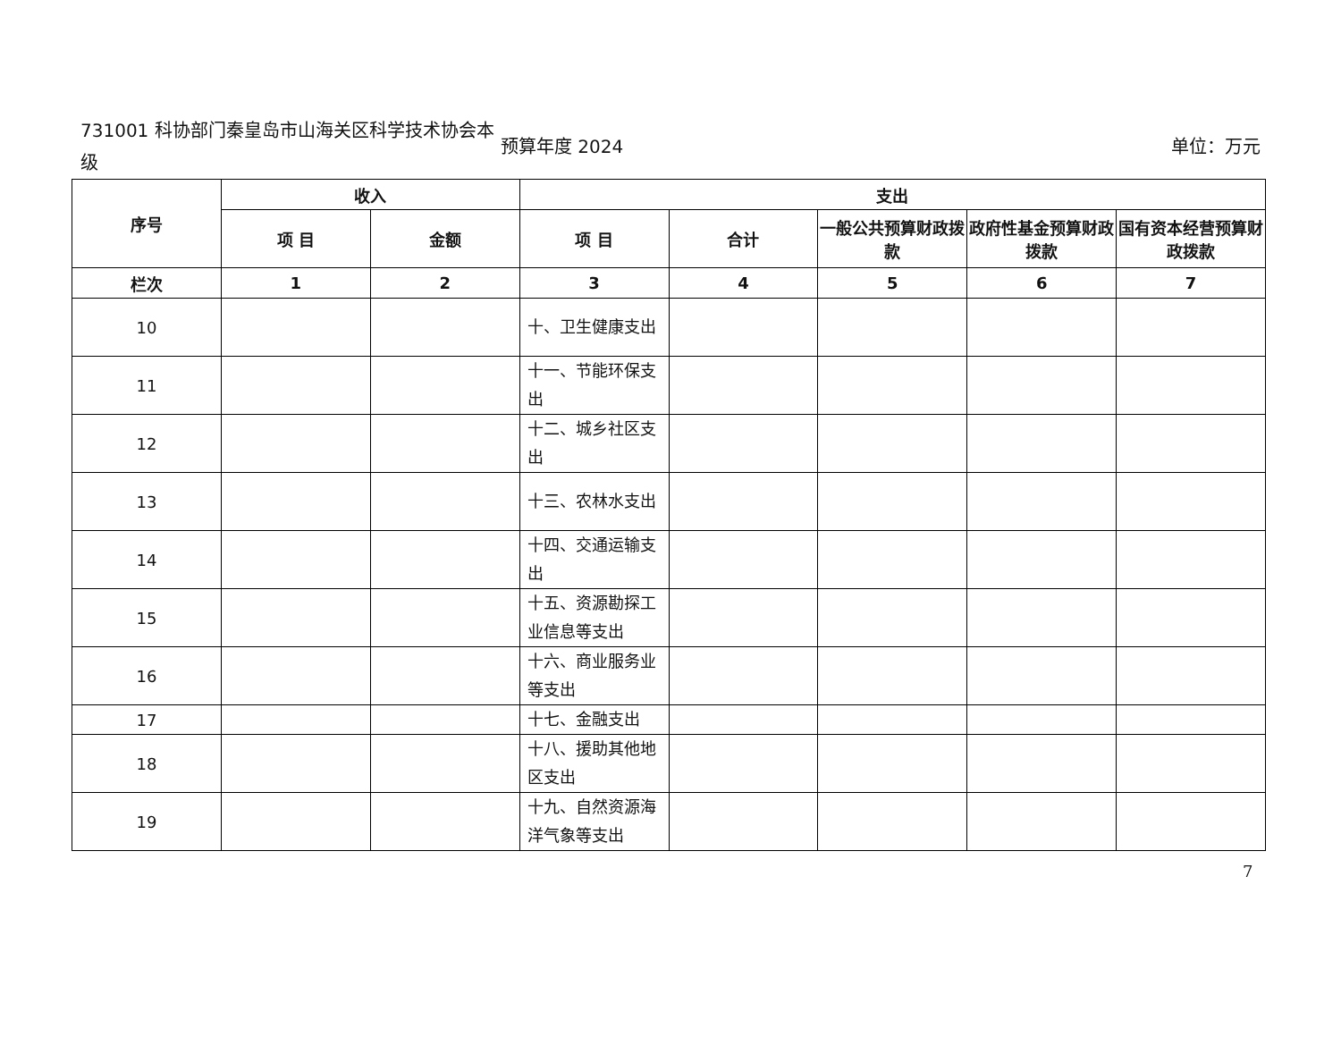731001 科协部门秦皇岛市山海关区科学技术协会本级
预算年度 2024 单位：万元
| 序号 | 收入 | | 支出 | | | | |
| --- | --- | --- | --- | --- | --- | --- | --- |
| | 项 目 | 金额 | 项 目 | 合计 | 一般公共预算财政拨款 | 政府性基金预算财政 拨款 | 国有资本经营预算财政拨款 |
| 栏次 | 1 | 2 | 3 | 4 | 5 | 6 | 7 |
| 10 | | | 十、卫生健康支出 | | | | |
| 11 | | | 十一、节能环保支出 | | | | |
| 12 | | | 十二、城乡社区支出 | | | | |
| 13 | | | 十三、农林水支出 | | | | |
| 14 | | | 十四、交通运输支出 | | | | |
| 15 | | | 十五、资源勘探工业信息等支出 | | | | |
| 16 | | | 十六、商业服务业等支出 | | | | |
| 17 | | | 十七、金融支出 | | | | |
| 18 | | | 十八、援助其他地区支出 | | | | |
| 19 | | | 十九、自然资源海洋气象等支出 | | | | |
7